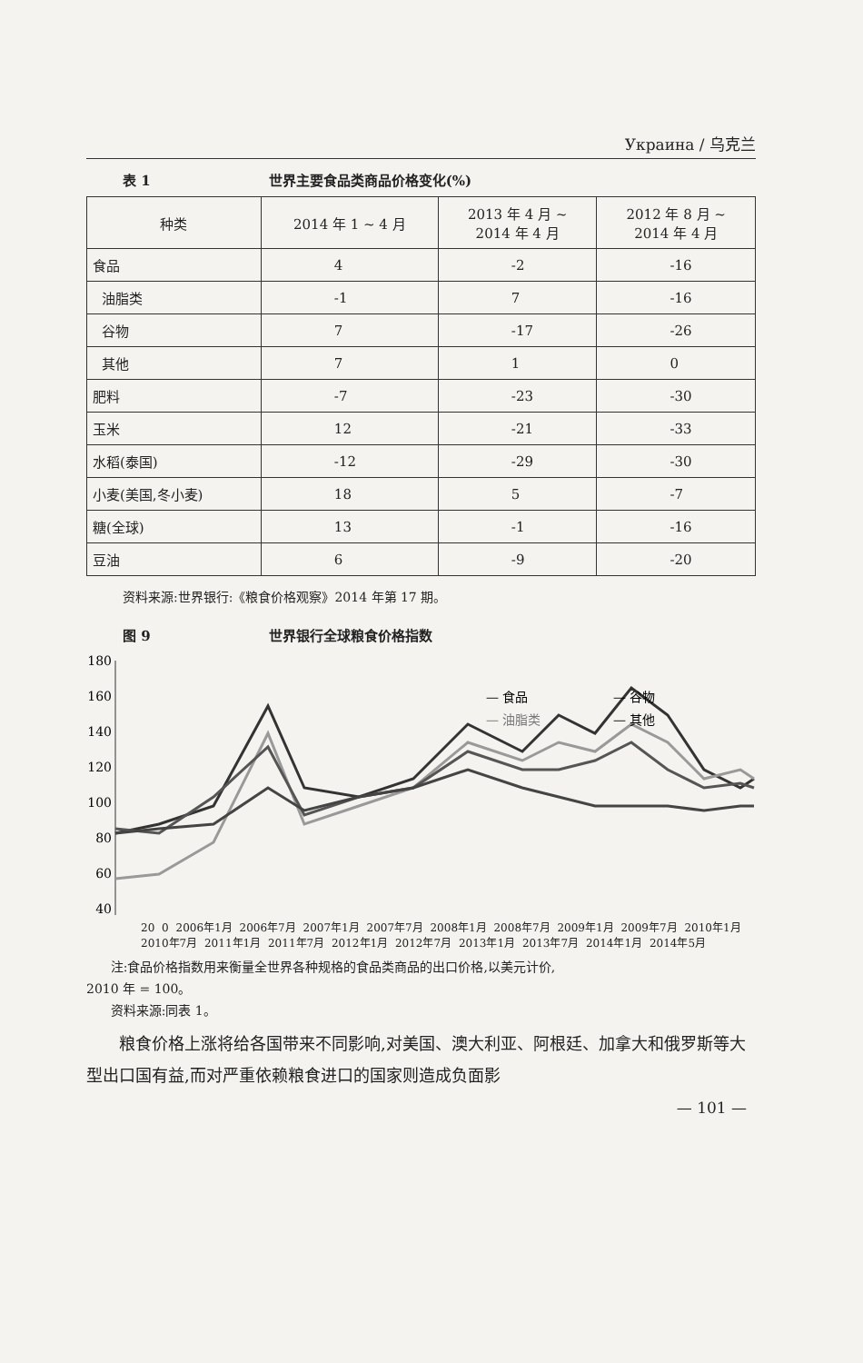Украина / 乌克兰
表 1 世界主要食品类商品价格变化(%)
| 种类 | 2014 年 1 ~ 4 月 | 2013 年 4 月 ~ 2014 年 4 月 | 2012 年 8 月 ~ 2014 年 4 月 |
| --- | --- | --- | --- |
| 食品 | 4 | -2 | -16 |
| 油脂类 | -1 | 7 | -16 |
| 谷物 | 7 | -17 | -26 |
| 其他 | 7 | 1 | 0 |
| 肥料 | -7 | -23 | -30 |
| 玉米 | 12 | -21 | -33 |
| 水稻(泰国) | -12 | -29 | -30 |
| 小麦(美国,冬小麦) | 18 | 5 | -7 |
| 糖(全球) | 13 | -1 | -16 |
| 豆油 | 6 | -9 | -20 |
资料来源:世界银行:《粮食价格观察》2014 年第 17 期。
图 9 世界银行全球粮食价格指数
180
160
140
120
100
80
60
40
— 食品
— 谷物
— 油脂类
— 其他
20 0 2006年1月 2006年7月 2007年1月 2007年7月 2008年1月 2008年7月 2009年1月 2009年7月 2010年1月 2010年7月 2011年1月 2011年7月 2012年1月 2012年7月 2013年1月 2013年7月 2014年1月 2014年5月
注:食品价格指数用来衡量全世界各种规格的食品类商品的出口价格,以美元计价,
2010 年 = 100。
资料来源:同表 1。
粮食价格上涨将给各国带来不同影响,对美国、澳大利亚、阿根廷、加拿大和俄罗斯等大型出口国有益,而对严重依赖粮食进口的国家则造成负面影
— 101 —